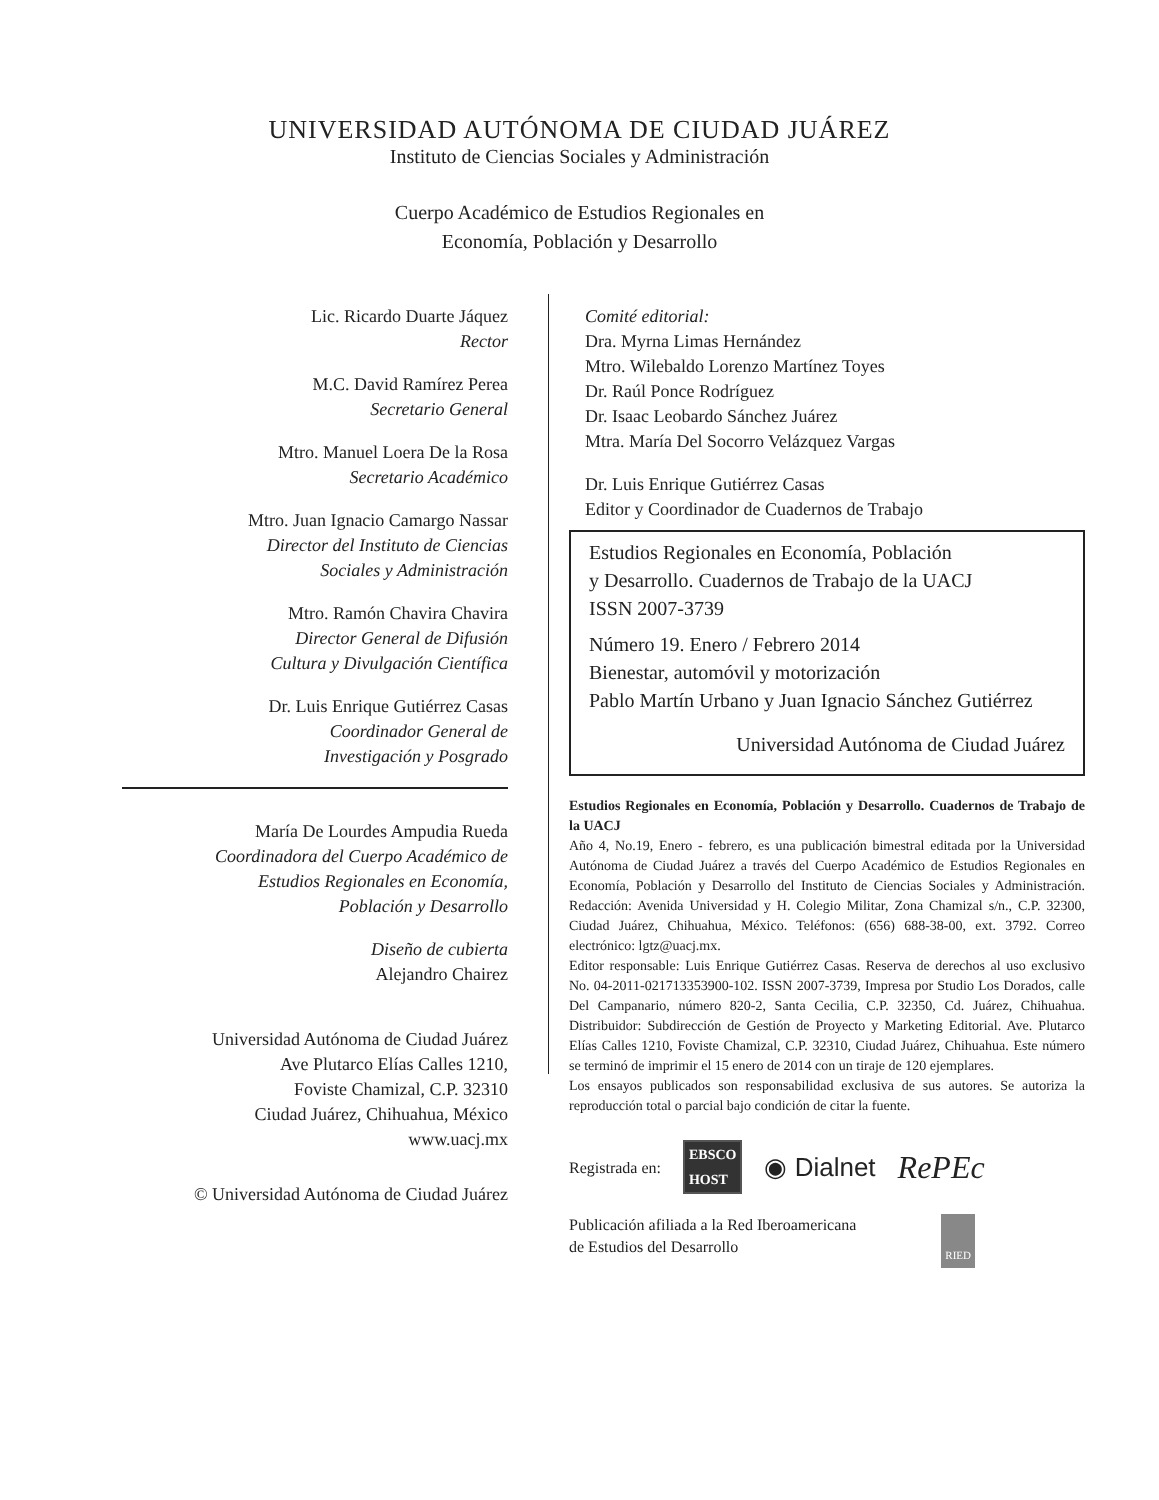UNIVERSIDAD AUTÓNOMA DE CIUDAD JUÁREZ
Instituto de Ciencias Sociales y Administración
Cuerpo Académico de Estudios Regionales en
Economía, Población y Desarrollo
Lic. Ricardo Duarte Jáquez
Rector
M.C. David Ramírez Perea
Secretario General
Mtro. Manuel Loera De la Rosa
Secretario Académico
Mtro. Juan Ignacio Camargo Nassar
Director del Instituto de Ciencias
Sociales y Administración
Mtro. Ramón Chavira Chavira
Director General de Difusión
Cultura y Divulgación Científica
Dr. Luis Enrique Gutiérrez Casas
Coordinador General de
Investigación y Posgrado
María De Lourdes Ampudia Rueda
Coordinadora del Cuerpo Académico de
Estudios Regionales en Economía,
Población y Desarrollo
Diseño de cubierta
Alejandro Chairez
Universidad Autónoma de Ciudad Juárez
Ave Plutarco Elías Calles 1210,
Foviste Chamizal, C.P. 32310
Ciudad Juárez, Chihuahua, México
www.uacj.mx
© Universidad Autónoma de Ciudad Juárez
Comité editorial:
Dra. Myrna Limas Hernández
Mtro. Wilebaldo Lorenzo Martínez Toyes
Dr. Raúl Ponce Rodríguez
Dr. Isaac Leobardo Sánchez Juárez
Mtra. María Del Socorro Velázquez Vargas
Dr. Luis Enrique Gutiérrez Casas
Editor y Coordinador de Cuadernos de Trabajo
Estudios Regionales en Economía, Población
y Desarrollo. Cuadernos de Trabajo de la UACJ
ISSN 2007-3739
Número 19. Enero / Febrero 2014
Bienestar, automóvil y motorización
Pablo Martín Urbano y Juan Ignacio Sánchez Gutiérrez
Universidad Autónoma de Ciudad Juárez
Estudios Regionales en Economía, Población y Desarrollo. Cuadernos de Trabajo de la UACJ
Año 4, No.19, Enero - febrero, es una publicación bimestral editada por la Universidad Autónoma de Ciudad Juárez a través del Cuerpo Académico de Estudios Regionales en Economía, Población y Desarrollo del Instituto de Ciencias Sociales y Administración. Redacción: Avenida Universidad y H. Colegio Militar, Zona Chamizal s/n., C.P. 32300, Ciudad Juárez, Chihuahua, México. Teléfonos: (656) 688-38-00, ext. 3792. Correo electrónico: lgtz@uacj.mx.
Editor responsable: Luis Enrique Gutiérrez Casas. Reserva de derechos al uso exclusivo No. 04-2011-021713353900-102. ISSN 2007-3739, Impresa por Studio Los Dorados, calle Del Campanario, número 820-2, Santa Cecilia, C.P. 32350, Cd. Juárez, Chihuahua. Distribuidor: Subdirección de Gestión de Proyecto y Marketing Editorial. Ave. Plutarco Elías Calles 1210, Foviste Chamizal, C.P. 32310, Ciudad Juárez, Chihuahua. Este número se terminó de imprimir el 15 enero de 2014 con un tiraje de 120 ejemplares.
Los ensayos publicados son responsabilidad exclusiva de sus autores. Se autoriza la reproducción total o parcial bajo condición de citar la fuente.
Registrada en: EBSCO
HOST ◉ Dialnet RePEc
Publicación afiliada a la Red Iberoamericana
de Estudios del Desarrollo RIED